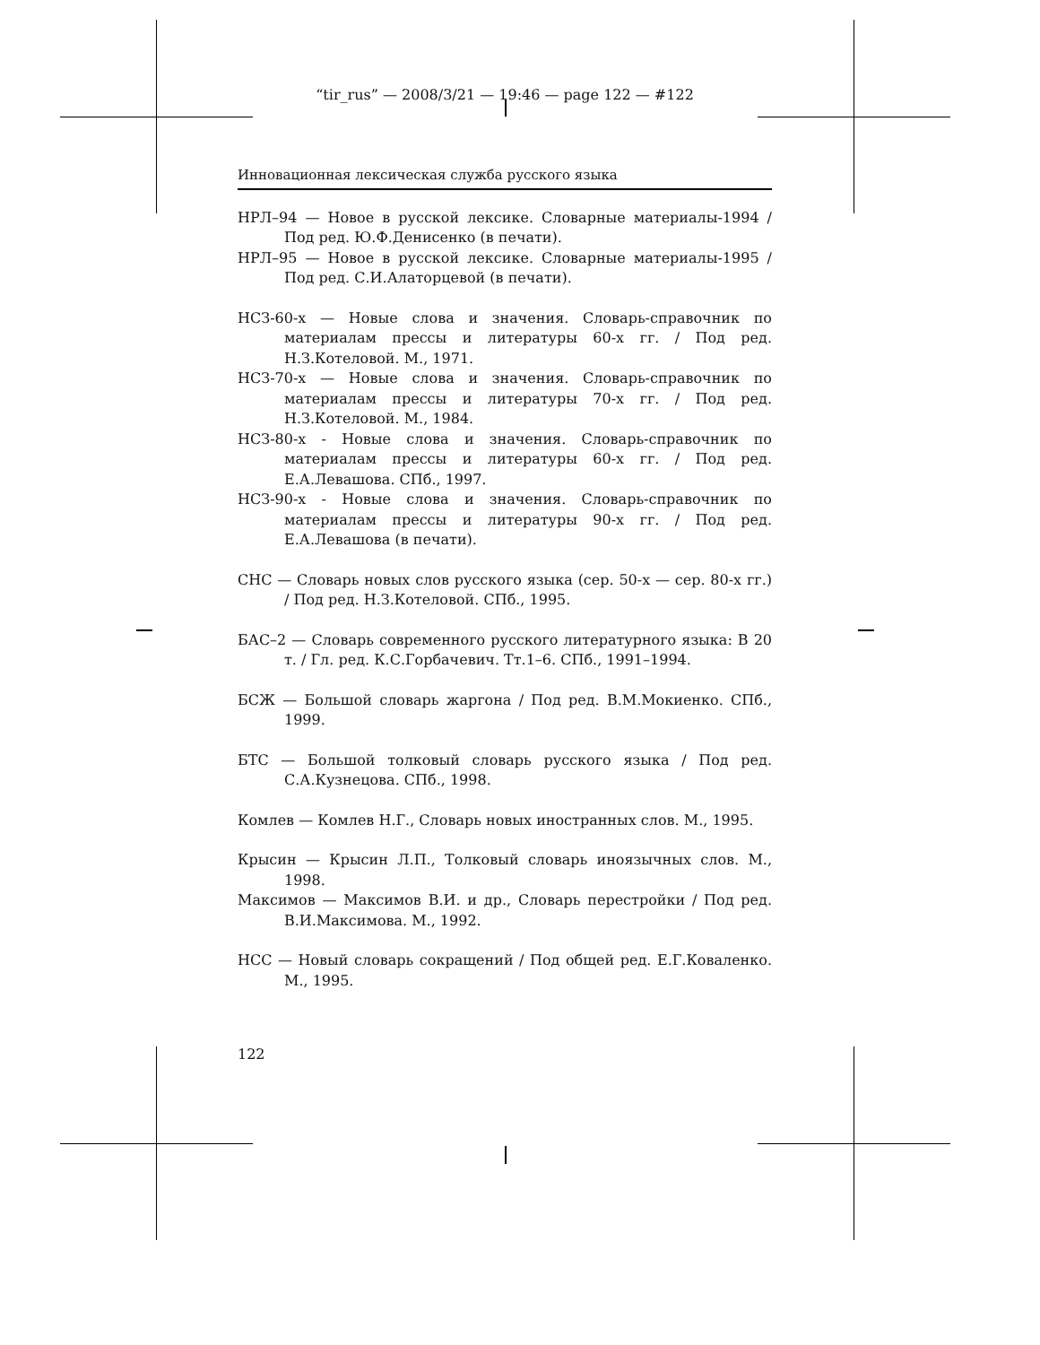“tir_rus” — 2008/3/21 — 19:46 — page 122 — #122
Инновационная лексическая служба русского языка
НРЛ–94 — Новое в русской лексике. Словарные материалы-1994 / Под ред. Ю.Ф.Денисенко (в печати).
НРЛ–95 — Новое в русской лексике. Словарные материалы-1995 / Под ред. С.И.Алаторцевой (в печати).
НСЗ-60-х — Новые слова и значения. Словарь-справочник по материалам прессы и литературы 60-х гг. / Под ред. Н.З.Котеловой. М., 1971.
НСЗ-70-х — Новые слова и значения. Словарь-справочник по материалам прессы и литературы 70-х гг. / Под ред. Н.З.Котеловой. М., 1984.
НСЗ-80-х - Новые слова и значения. Словарь-справочник по материалам прессы и литературы 60-х гг. / Под ред. Е.А.Левашова. СПб., 1997.
НСЗ-90-х - Новые слова и значения. Словарь-справочник по материалам прессы и литературы 90-х гг. / Под ред. Е.А.Левашова (в печати).
СНС — Словарь новых слов русского языка (сер. 50-х — сер. 80-х гг.) / Под ред. Н.З.Котеловой. СПб., 1995.
БАС–2 — Словарь современного русского литературного языка: В 20 т. / Гл. ред. К.С.Горбачевич. Тт.1–6. СПб., 1991–1994.
БСЖ — Большой словарь жаргона / Под ред. В.М.Мокиенко. СПб., 1999.
БТС — Большой толковый словарь русского языка / Под ред. С.А.Кузнецова. СПб., 1998.
Комлев — Комлев Н.Г., Словарь новых иностранных слов. М., 1995.
Крысин — Крысин Л.П., Толковый словарь иноязычных слов. М., 1998.
Максимов — Максимов В.И. и др., Словарь перестройки / Под ред. В.И.Максимова. М., 1992.
НСС — Новый словарь сокращений / Под общей ред. Е.Г.Коваленко. М., 1995.
122